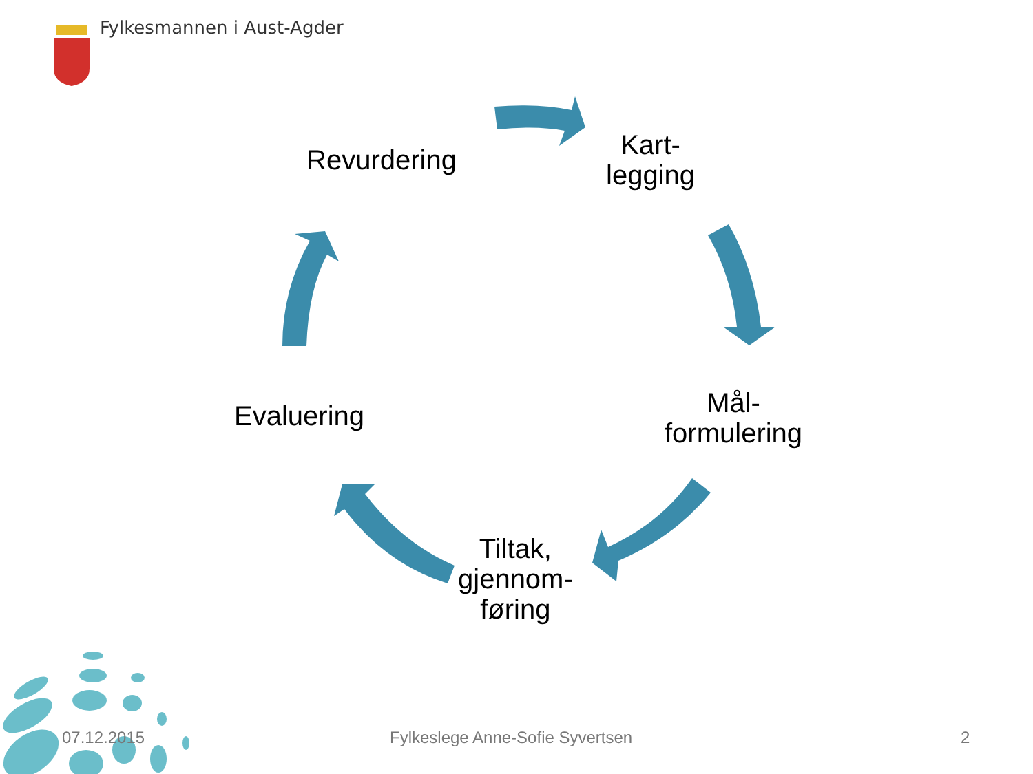Fylkesmannen i Aust-Agder
Revurdering
Kart-
legging
Mål-
formulering
Tiltak,
gjennom-
føring
Evaluering
07.12.2015
Fylkeslege Anne-Sofie Syvertsen
2